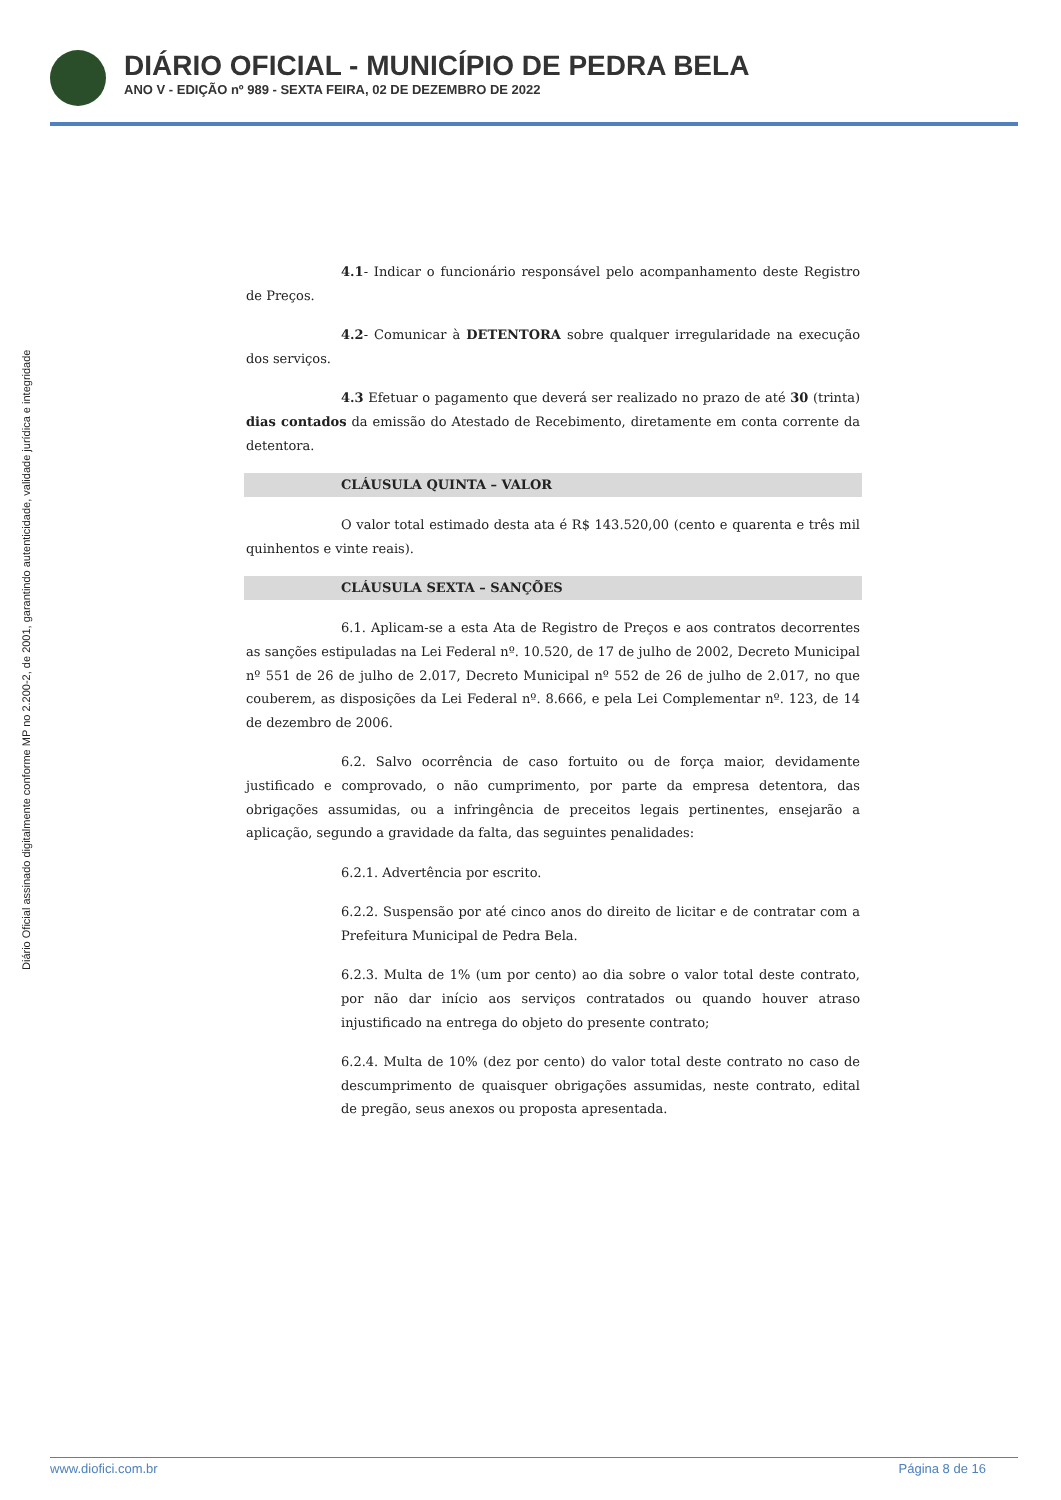DIÁRIO OFICIAL - MUNICÍPIO DE PEDRA BELA
ANO V - EDIÇÃO nº 989 - SEXTA FEIRA, 02 DE DEZEMBRO DE 2022
Diário Oficial assinado digitalmente conforme MP no 2.200-2, de 2001, garantindo autenticidade, validade jurídica e integridade
4.1- Indicar o funcionário responsável pelo acompanhamento deste Registro de Preços.
4.2- Comunicar à DETENTORA sobre qualquer irregularidade na execução dos serviços.
4.3 Efetuar o pagamento que deverá ser realizado no prazo de até 30 (trinta) dias contados da emissão do Atestado de Recebimento, diretamente em conta corrente da detentora.
CLÁUSULA QUINTA – VALOR
O valor total estimado desta ata é R$ 143.520,00 (cento e quarenta e três mil quinhentos e vinte reais).
CLÁUSULA SEXTA – SANÇÕES
6.1. Aplicam-se a esta Ata de Registro de Preços e aos contratos decorrentes as sanções estipuladas na Lei Federal nº. 10.520, de 17 de julho de 2002, Decreto Municipal nº 551 de 26 de julho de 2.017, Decreto Municipal nº 552 de 26 de julho de 2.017, no que couberem, as disposições da Lei Federal nº. 8.666, e pela Lei Complementar nº. 123, de 14 de dezembro de 2006.
6.2. Salvo ocorrência de caso fortuito ou de força maior, devidamente justificado e comprovado, o não cumprimento, por parte da empresa detentora, das obrigações assumidas, ou a infringência de preceitos legais pertinentes, ensejarão a aplicação, segundo a gravidade da falta, das seguintes penalidades:
6.2.1. Advertência por escrito.
6.2.2. Suspensão por até cinco anos do direito de licitar e de contratar com a Prefeitura Municipal de Pedra Bela.
6.2.3. Multa de 1% (um por cento) ao dia sobre o valor total deste contrato, por não dar início aos serviços contratados ou quando houver atraso injustificado na entrega do objeto do presente contrato;
6.2.4. Multa de 10% (dez por cento) do valor total deste contrato no caso de descumprimento de quaisquer obrigações assumidas, neste contrato, edital de pregão, seus anexos ou proposta apresentada.
www.diofici.com.br Página 8 de 16